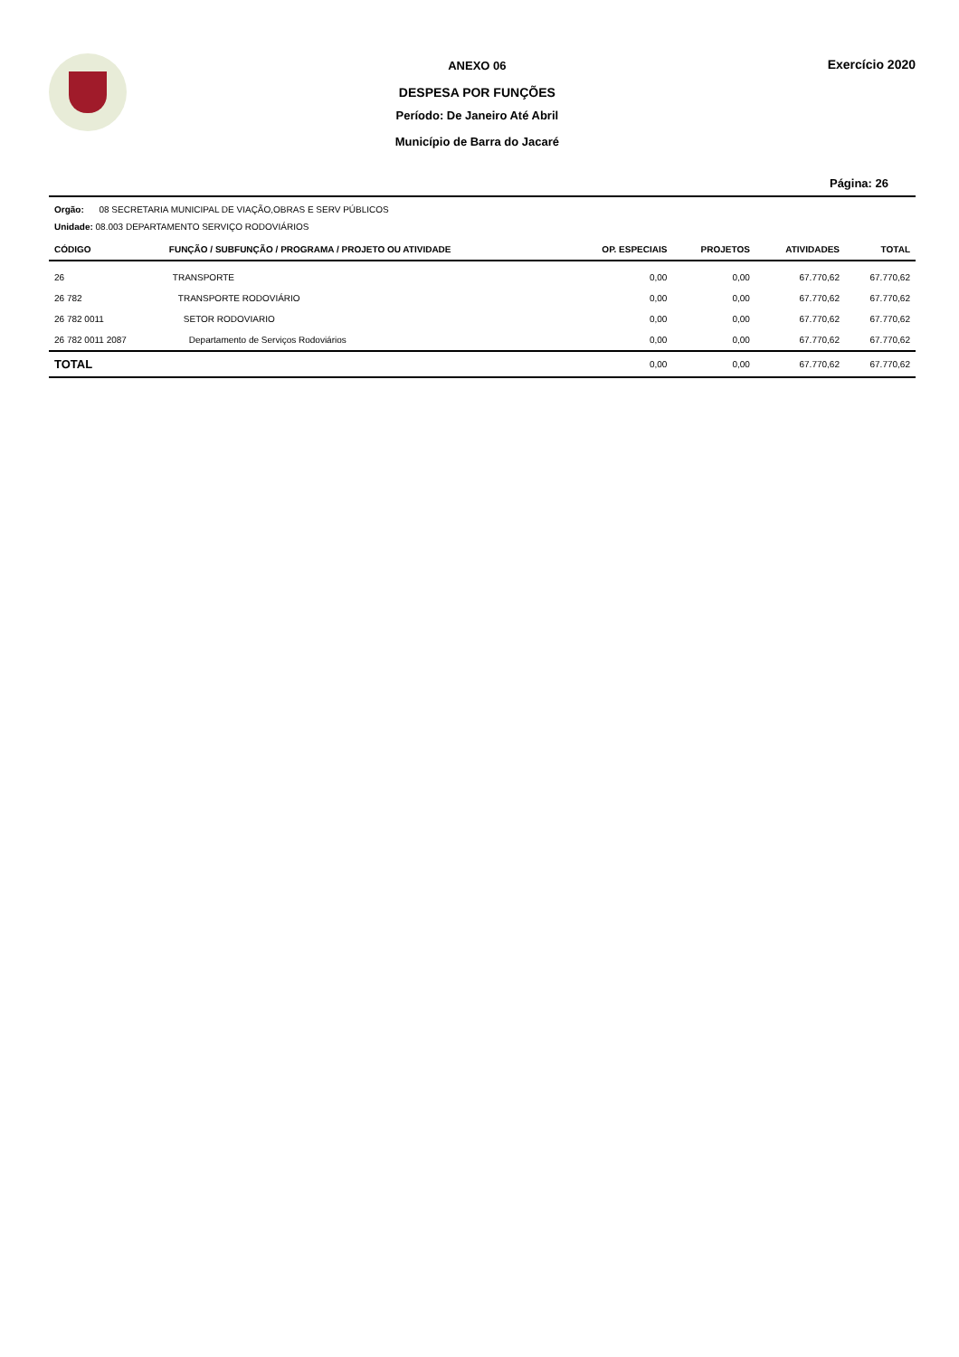ANEXO 06
DESPESA POR FUNÇÕES
Período: De Janeiro Até Abril
Município de Barra do Jacaré
Exercício 2020
Página: 26
Orgão: 08 SECRETARIA MUNICIPAL DE VIAÇÃO,OBRAS E SERV PÚBLICOS
Unidade: 08.003 DEPARTAMENTO SERVIÇO RODOVIÁRIOS
| CÓDIGO | FUNÇÃO / SUBFUNÇÃO / PROGRAMA / PROJETO OU ATIVIDADE | OP. ESPECIAIS | PROJETOS | ATIVIDADES | TOTAL |
| --- | --- | --- | --- | --- | --- |
| 26 | TRANSPORTE | 0,00 | 0,00 | 67.770,62 | 67.770,62 |
| 26 782 | TRANSPORTE RODOVIÁRIO | 0,00 | 0,00 | 67.770,62 | 67.770,62 |
| 26 782 0011 | SETOR RODOVIARIO | 0,00 | 0,00 | 67.770,62 | 67.770,62 |
| 26 782 0011 2087 | Departamento de Serviços Rodoviários | 0,00 | 0,00 | 67.770,62 | 67.770,62 |
| TOTAL | | 0,00 | 0,00 | 67.770,62 | 67.770,62 |